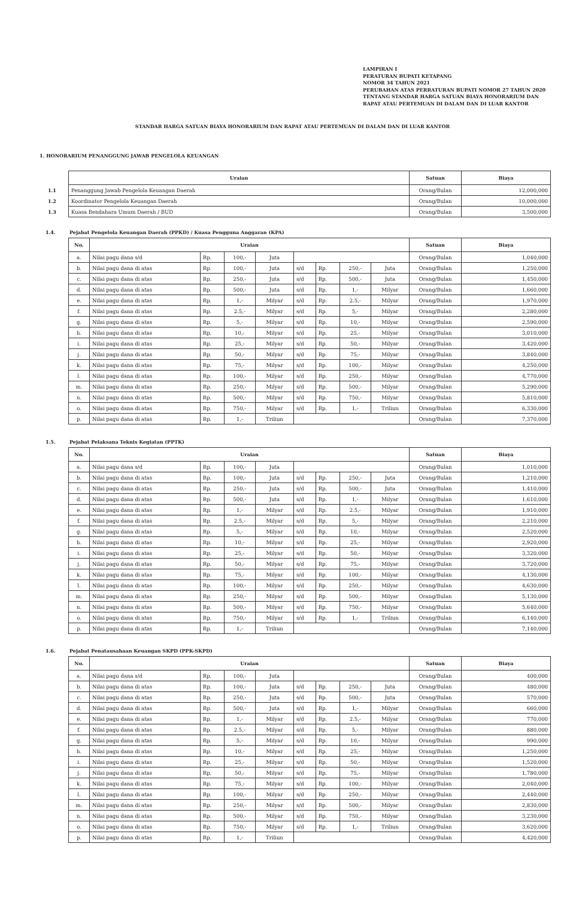LAMPIRAN I
PERATURAN BUPATI KETAPANG
NOMOR 34 TAHUN 2021
PERUBAHAN ATAS PERRATURAN BUPATI NOMOR 27 TAHUN 2020 TENTANG STANDAR HARGA SATUAN BIAYA HONORARIUM DAN RAPAT ATAU PERTEMUAN DI DALAM DAN DI LUAR KANTOR
STANDAR HARGA SATUAN BIAYA HONORARIUM DAN RAPAT ATAU PERTEMUAN DI DALAM DAN DI LUAR KANTOR
1. HONORARIUM PENANGGUNG JAWAB PENGELOLA KEUANGAN
| | Uraian | Satuan | Biaya |
| --- | --- | --- | --- |
| 1.1 | Penanggung Jawab Pengelola Keuangan Daerah | Orang/Bulan | 12,000,000 |
| 1.2 | Koordinator Pengelola Keuangan Daerah | Orang/Bulan | 10,000,000 |
| 1.3 | Kuasa Bendahara Umum Daerah / BUD | Orang/Bulan | 3,500,000 |
1.4. Pejabat Pengelola Keuangan Daerah (PPKD) / Kuasa Pengguna Anggaran (KPA)
| No. | Uraian | | | | | | | | Satuan | Biaya |
| --- | --- | --- | --- | --- | --- | --- | --- | --- | --- | --- |
| a. | Nilai pagu dana s/d | Rp. | 100,- | Juta | | | | | Orang/Bulan | 1,040,000 |
| b. | Nilai pagu dana di atas | Rp. | 100,- | Juta | s/d | Rp. | 250,- | Juta | Orang/Bulan | 1,250,000 |
| c. | Nilai pagu dana di atas | Rp. | 250,- | Juta | s/d | Rp. | 500,- | Juta | Orang/Bulan | 1,450,000 |
| d. | Nilai pagu dana di atas | Rp. | 500,- | Juta | s/d | Rp. | 1,- | Milyar | Orang/Bulan | 1,660,000 |
| e. | Nilai pagu dana di atas | Rp. | 1,- | Milyar | s/d | Rp. | 2.5,- | Milyar | Orang/Bulan | 1,970,000 |
| f. | Nilai pagu dana di atas | Rp. | 2.5,- | Milyar | s/d | Rp. | 5,- | Milyar | Orang/Bulan | 2,280,000 |
| g. | Nilai pagu dana di atas | Rp. | 5,- | Milyar | s/d | Rp. | 10,- | Milyar | Orang/Bulan | 2,590,000 |
| h. | Nilai pagu dana di atas | Rp. | 10,- | Milyar | s/d | Rp. | 25,- | Milyar | Orang/Bulan | 3,010,000 |
| i. | Nilai pagu dana di atas | Rp. | 25,- | Milyar | s/d | Rp. | 50,- | Milyar | Orang/Bulan | 3,420,000 |
| j. | Nilai pagu dana di atas | Rp. | 50,- | Milyar | s/d | Rp. | 75,- | Milyar | Orang/Bulan | 3,840,000 |
| k. | Nilai pagu dana di atas | Rp. | 75,- | Milyar | s/d | Rp. | 100,- | Milyar | Orang/Bulan | 4,250,000 |
| l. | Nilai pagu dana di atas | Rp. | 100,- | Milyar | s/d | Rp. | 250,- | Milyar | Orang/Bulan | 4,770,000 |
| m. | Nilai pagu dana di atas | Rp. | 250,- | Milyar | s/d | Rp. | 500,- | Milyar | Orang/Bulan | 5,290,000 |
| n. | Nilai pagu dana di atas | Rp. | 500,- | Milyar | s/d | Rp. | 750,- | Milyar | Orang/Bulan | 5,810,000 |
| o. | Nilai pagu dana di atas | Rp. | 750,- | Milyar | s/d | Rp. | 1,- | Triliun | Orang/Bulan | 6,330,000 |
| p. | Nilai pagu dana di atas | Rp. | 1,- | Triliun | | | | | Orang/Bulan | 7,370,000 |
1.5. Pejabat Pelaksana Teknis Kegiatan (PPTK)
| No. | Uraian | | | | | | | | Satuan | Biaya |
| --- | --- | --- | --- | --- | --- | --- | --- | --- | --- | --- |
| a. | Nilai pagu dana s/d | Rp. | 100,- | Juta | | | | | Orang/Bulan | 1,010,000 |
| b. | Nilai pagu dana di atas | Rp. | 100,- | Juta | s/d | Rp. | 250,- | Juta | Orang/Bulan | 1,210,000 |
| c. | Nilai pagu dana di atas | Rp. | 250,- | Juta | s/d | Rp. | 500,- | Juta | Orang/Bulan | 1,410,000 |
| d. | Nilai pagu dana di atas | Rp. | 500,- | Juta | s/d | Rp. | 1,- | Milyar | Orang/Bulan | 1,610,000 |
| e. | Nilai pagu dana di atas | Rp. | 1,- | Milyar | s/d | Rp. | 2.5,- | Milyar | Orang/Bulan | 1,910,000 |
| f. | Nilai pagu dana di atas | Rp. | 2.5,- | Milyar | s/d | Rp. | 5,- | Milyar | Orang/Bulan | 2,210,000 |
| g. | Nilai pagu dana di atas | Rp. | 5,- | Milyar | s/d | Rp. | 10,- | Milyar | Orang/Bulan | 2,520,000 |
| h. | Nilai pagu dana di atas | Rp. | 10,- | Milyar | s/d | Rp. | 25,- | Milyar | Orang/Bulan | 2,920,000 |
| i. | Nilai pagu dana di atas | Rp. | 25,- | Milyar | s/d | Rp. | 50,- | Milyar | Orang/Bulan | 3,320,000 |
| j. | Nilai pagu dana di atas | Rp. | 50,- | Milyar | s/d | Rp. | 75,- | Milyar | Orang/Bulan | 3,720,000 |
| k. | Nilai pagu dana di atas | Rp. | 75,- | Milyar | s/d | Rp. | 100,- | Milyar | Orang/Bulan | 4,130,000 |
| l. | Nilai pagu dana di atas | Rp. | 100,- | Milyar | s/d | Rp. | 250,- | Milyar | Orang/Bulan | 4,630,000 |
| m. | Nilai pagu dana di atas | Rp. | 250,- | Milyar | s/d | Rp. | 500,- | Milyar | Orang/Bulan | 5,130,000 |
| n. | Nilai pagu dana di atas | Rp. | 500,- | Milyar | s/d | Rp. | 750,- | Milyar | Orang/Bulan | 5,640,000 |
| o. | Nilai pagu dana di atas | Rp. | 750,- | Milyar | s/d | Rp. | 1,- | Triliun | Orang/Bulan | 6,140,000 |
| p. | Nilai pagu dana di atas | Rp. | 1,- | Triliun | | | | | Orang/Bulan | 7,140,000 |
1.6. Pejabat Penatausahaan Keuangan SKPD (PPK-SKPD)
| No. | Uraian | | | | | | | | Satuan | Biaya |
| --- | --- | --- | --- | --- | --- | --- | --- | --- | --- | --- |
| a. | Nilai pagu dana s/d | Rp. | 100,- | Juta | | | | | Orang/Bulan | 400,000 |
| b. | Nilai pagu dana di atas | Rp. | 100,- | Juta | s/d | Rp. | 250,- | Juta | Orang/Bulan | 480,000 |
| c. | Nilai pagu dana di atas | Rp. | 250,- | Juta | s/d | Rp. | 500,- | Juta | Orang/Bulan | 570,000 |
| d. | Nilai pagu dana di atas | Rp. | 500,- | Juta | s/d | Rp. | 1,- | Milyar | Orang/Bulan | 660,000 |
| e. | Nilai pagu dana di atas | Rp. | 1,- | Milyar | s/d | Rp. | 2.5,- | Milyar | Orang/Bulan | 770,000 |
| f. | Nilai pagu dana di atas | Rp. | 2.5,- | Milyar | s/d | Rp. | 5,- | Milyar | Orang/Bulan | 880,000 |
| g. | Nilai pagu dana di atas | Rp. | 5,- | Milyar | s/d | Rp. | 10,- | Milyar | Orang/Bulan | 990,000 |
| h. | Nilai pagu dana di atas | Rp. | 10,- | Milyar | s/d | Rp. | 25,- | Milyar | Orang/Bulan | 1,250,000 |
| i. | Nilai pagu dana di atas | Rp. | 25,- | Milyar | s/d | Rp. | 50,- | Milyar | Orang/Bulan | 1,520,000 |
| j. | Nilai pagu dana di atas | Rp. | 50,- | Milyar | s/d | Rp. | 75,- | Milyar | Orang/Bulan | 1,780,000 |
| k. | Nilai pagu dana di atas | Rp. | 75,- | Milyar | s/d | Rp. | 100,- | Milyar | Orang/Bulan | 2,040,000 |
| l. | Nilai pagu dana di atas | Rp. | 100,- | Milyar | s/d | Rp. | 250,- | Milyar | Orang/Bulan | 2,440,000 |
| m. | Nilai pagu dana di atas | Rp. | 250,- | Milyar | s/d | Rp. | 500,- | Milyar | Orang/Bulan | 2,830,000 |
| n. | Nilai pagu dana di atas | Rp. | 500,- | Milyar | s/d | Rp. | 750,- | Milyar | Orang/Bulan | 3,230,000 |
| o. | Nilai pagu dana di atas | Rp. | 750,- | Milyar | s/d | Rp. | 1,- | Triliun | Orang/Bulan | 3,620,000 |
| p. | Nilai pagu dana di atas | Rp. | 1,- | Triliun | | | | | Orang/Bulan | 4,420,000 |